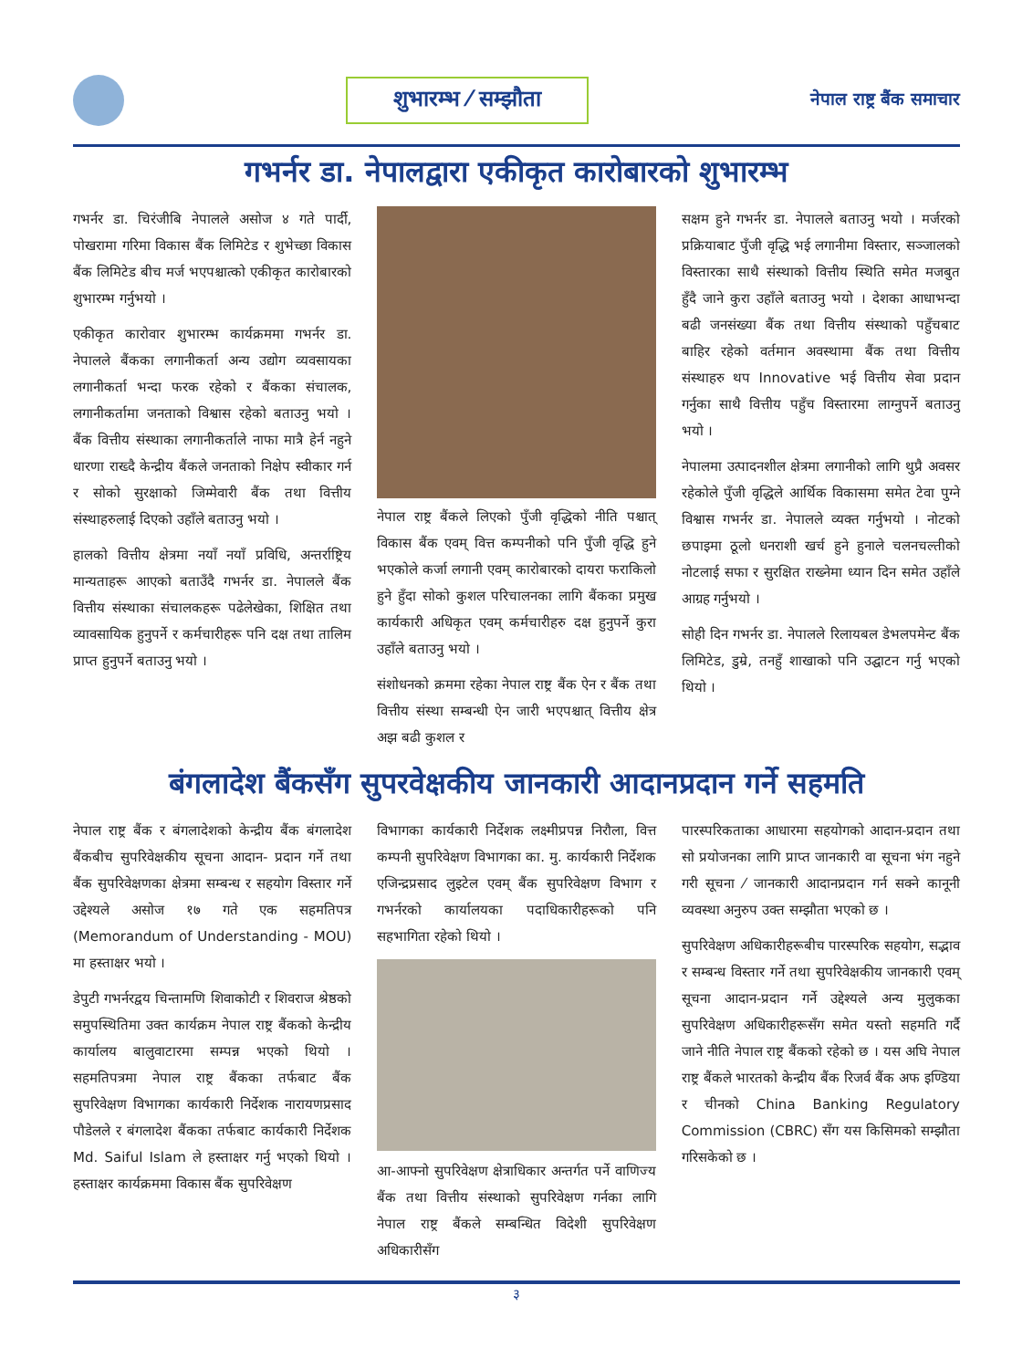शुभारम्भ ⁄ सम्झौता
नेपाल राष्ट्र बैंक समाचार
गभर्नर डा. नेपालद्वारा एकीकृत कारोबारको शुभारम्भ
गभर्नर डा. चिरंजीबि नेपालले असोज ४ गते पार्दी, पोखरामा गरिमा विकास बैंक लिमिटेड र शुभेच्छा विकास बैंक लिमिटेड बीच मर्ज भएपश्चात्को एकीकृत कारोबारको शुभारम्भ गर्नुभयो ।
एकीकृत कारोवार शुभारम्भ कार्यक्रममा गभर्नर डा. नेपालले बैंकका लगानीकर्ता अन्य उद्योग व्यवसायका लगानीकर्ता भन्दा फरक रहेको र बैंकका संचालक, लगानीकर्तामा जनताको विश्वास रहेको बताउनु भयो । बैंक वित्तीय संस्थाका लगानीकर्ताले नाफा मात्रै हेर्न नहुने धारणा राख्दै केन्द्रीय बैंकले जनताको निक्षेप स्वीकार गर्न र सोको सुरक्षाको जिम्मेवारी बैंक तथा वित्तीय संस्थाहरुलाई दिएको उहाँले बताउनु भयो ।
हालको वित्तीय क्षेत्रमा नयाँ नयाँ प्रविधि, अन्तर्राष्ट्रिय मान्यताहरू आएको बताउँदै गभर्नर डा. नेपालले बैंक वित्तीय संस्थाका संचालकहरू पढेलेखेका, शिक्षित तथा व्यावसायिक हुनुपर्ने र कर्मचारीहरू पनि दक्ष तथा तालिम प्राप्त हुनुपर्ने बताउनु भयो ।
नेपाल राष्ट्र बैंकले लिएको पुँजी वृद्धिको नीति पश्चात् विकास बैंक एवम् वित्त कम्पनीको पनि पुँजी वृद्धि हुने भएकोले कर्जा लगानी एवम् कारोबारको दायरा फराकिलो हुने हुँदा सोको कुशल परिचालनका लागि बैंकका प्रमुख कार्यकारी अधिकृत एवम् कर्मचारीहरु दक्ष हुनुपर्ने कुरा उहाँले बताउनु भयो ।
संशोधनको क्रममा रहेका नेपाल राष्ट्र बैंक ऐन र बैंक तथा वित्तीय संस्था सम्बन्धी ऐन जारी भएपश्चात् वित्तीय क्षेत्र अझ बढी कुशल र
सक्षम हुने गभर्नर डा. नेपालले बताउनु भयो । मर्जरको प्रक्रियाबाट पुँजी वृद्धि भई लगानीमा विस्तार, सञ्जालको विस्तारका साथै संस्थाको वित्तीय स्थिति समेत मजबुत हुँदै जाने कुरा उहाँले बताउनु भयो । देशका आधाभन्दा बढी जनसंख्या बैंक तथा वित्तीय संस्थाको पहुँचबाट बाहिर रहेको वर्तमान अवस्थामा बैंक तथा वित्तीय संस्थाहरु थप Innovative भई वित्तीय सेवा प्रदान गर्नुका साथै वित्तीय पहुँच विस्तारमा लाग्नुपर्ने बताउनु भयो ।
नेपालमा उत्पादनशील क्षेत्रमा लगानीको लागि थुप्रै अवसर रहेकोले पुँजी वृद्धिले आर्थिक विकासमा समेत टेवा पुग्ने विश्वास गभर्नर डा. नेपालले व्यक्त गर्नुभयो । नोटको छपाइमा ठूलो धनराशी खर्च हुने हुनाले चलनचल्तीको नोटलाई सफा र सुरक्षित राख्नेमा ध्यान दिन समेत उहाँले आग्रह गर्नुभयो ।
सोही दिन गभर्नर डा. नेपालले रिलायबल डेभलपमेन्ट बैंक लिमिटेड, डुम्रे, तनहुँ शाखाको पनि उद्घाटन गर्नु भएको थियो ।
बंगलादेश बैंकसँग सुपरवेक्षकीय जानकारी आदानप्रदान गर्ने सहमति
नेपाल राष्ट्र बैंक र बंगलादेशको केन्द्रीय बैंक बंगलादेश बैंकबीच सुपरिवेक्षकीय सूचना आदान- प्रदान गर्ने तथा बैंक सुपरिवेक्षणका क्षेत्रमा सम्बन्ध र सहयोग विस्तार गर्ने उद्देश्यले असोज १७ गते एक सहमतिपत्र (Memorandum of Understanding - MOU) मा हस्ताक्षर भयो ।
डेपुटी गभर्नरद्वय चिन्तामणि शिवाकोटी र शिवराज श्रेष्ठको समुपस्थितिमा उक्त कार्यक्रम नेपाल राष्ट्र बैंकको केन्द्रीय कार्यालय बालुवाटारमा सम्पन्न भएको थियो । सहमतिपत्रमा नेपाल राष्ट्र बैंकका तर्फबाट बैंक सुपरिवेक्षण विभागका कार्यकारी निर्देशक नारायणप्रसाद पौडेलले र बंगलादेश बैंकका तर्फबाट कार्यकारी निर्देशक Md. Saiful Islam ले हस्ताक्षर गर्नु भएको थियो । हस्ताक्षर कार्यक्रममा विकास बैंक सुपरिवेक्षण
विभागका कार्यकारी निर्देशक लक्ष्मीप्रपन्न निरौला, वित्त कम्पनी सुपरिवेक्षण विभागका का. मु. कार्यकारी निर्देशक एजिन्द्रप्रसाद लुइटेल एवम् बैंक सुपरिवेक्षण विभाग र गभर्नरको कार्यालयका पदाधिकारीहरूको पनि सहभागिता रहेको थियो ।
आ-आफ्नो सुपरिवेक्षण क्षेत्राधिकार अन्तर्गत पर्ने वाणिज्य बैंक तथा वित्तीय संस्थाको सुपरिवेक्षण गर्नका लागि नेपाल राष्ट्र बैंकले सम्बन्धित विदेशी सुपरिवेक्षण अधिकारीसँग
पारस्परिकताका आधारमा सहयोगको आदान-प्रदान तथा सो प्रयोजनका लागि प्राप्त जानकारी वा सूचना भंग नहुने गरी सूचना ⁄ जानकारी आदानप्रदान गर्न सक्ने कानूनी व्यवस्था अनुरुप उक्त सम्झौता भएको छ ।
सुपरिवेक्षण अधिकारीहरूबीच पारस्परिक सहयोग, सद्भाव र सम्बन्ध विस्तार गर्ने तथा सुपरिवेक्षकीय जानकारी एवम् सूचना आदान-प्रदान गर्ने उद्देश्यले अन्य मुलुकका सुपरिवेक्षण अधिकारीहरूसँग समेत यस्तो सहमति गर्दै जाने नीति नेपाल राष्ट्र बैंकको रहेको छ । यस अघि नेपाल राष्ट्र बैंकले भारतको केन्द्रीय बैंक रिजर्व बैंक अफ इण्डिया र चीनको China Banking Regulatory Commission (CBRC) सँग यस किसिमको सम्झौता गरिसकेको छ ।
३